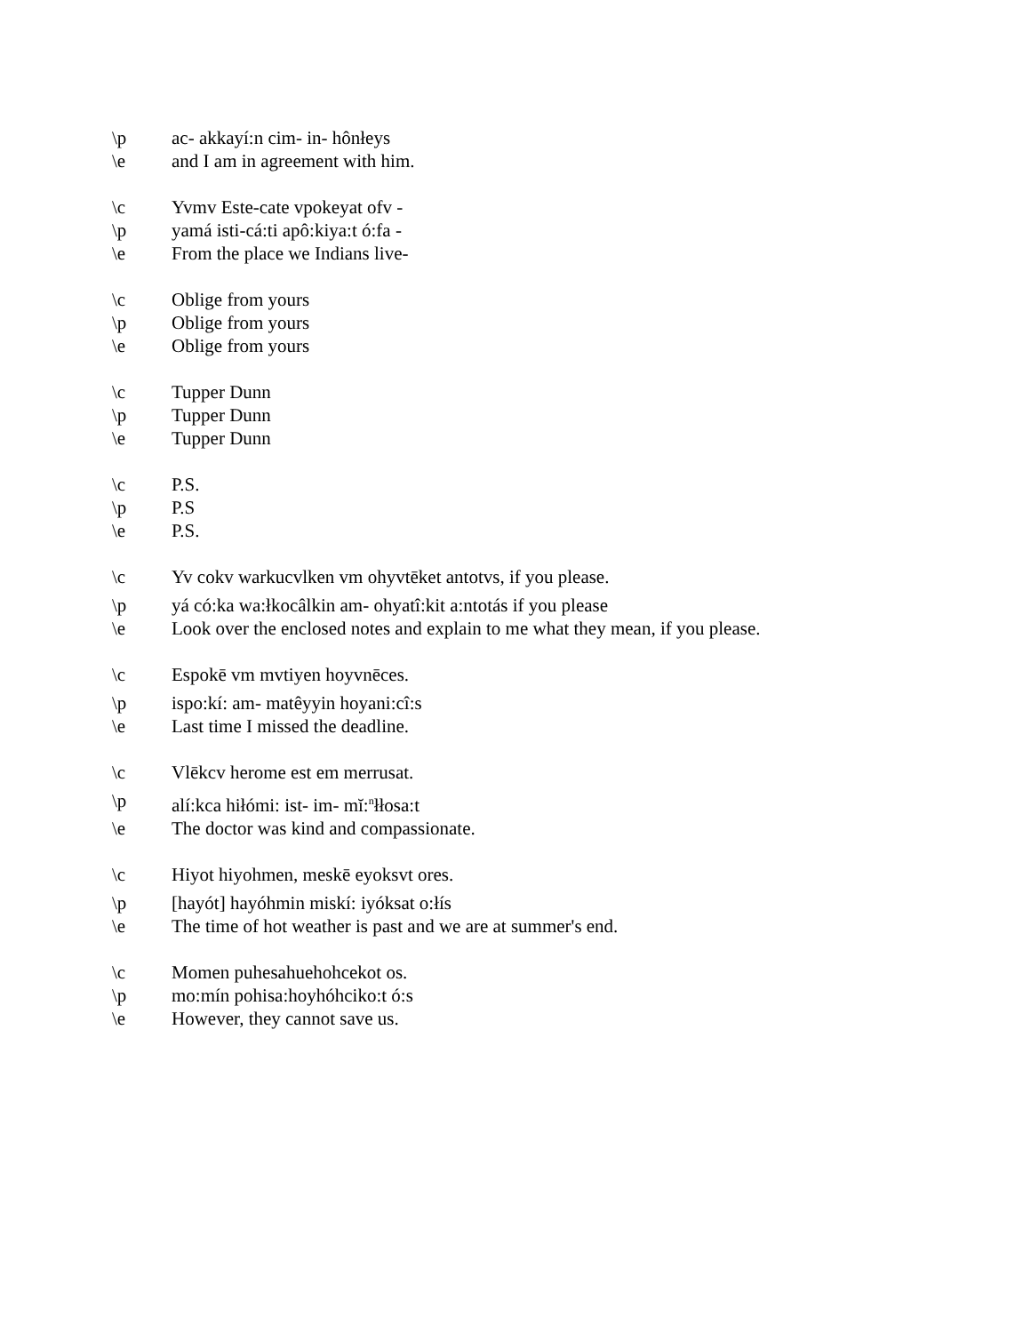\p ac- akkayí:n cim- in- hônłeys
\e and I am in agreement with him.
\c Yvmv Este-cate vpokeyat ofv -
\p yamá isti-cá:ti apô:kiya:t ó:fa -
\e From the place we Indians live-
\c Oblige from yours
\p Oblige from yours
\e Oblige from yours
\c Tupper Dunn
\p Tupper Dunn
\e Tupper Dunn
\c P.S.
\p P.S
\e P.S.
\c Yv cokv warkucvlken vm ohyvtēket antotvs, if you please.
\p yá có:ka wa:łkocâlkin am- ohyatî:kit a:ntotás if you please
\e Look over the enclosed notes and explain to me what they mean, if you please.
\c Espokē vm mvtiyen hoyvnēces.
\p ispo:kí: am- matêyyin hoyani:cî:s
\e Last time I missed the deadline.
\c Vlēkcv herome est em merrusat.
\p alí:kca hiłómi: ist- im- mĭ:<sup>n</sup>łłosa:t
\e The doctor was kind and compassionate.
\c Hiyot hiyohmen, meskē eyoksvt ores.
\p [hayót] hayóhmin miskí: iyóksat o:łís
\e The time of hot weather is past and we are at summer's end.
\c Momen puhesahuehohcekot os.
\p mo:mín pohisa:hoyhóhciko:t ó:s
\e However, they cannot save us.